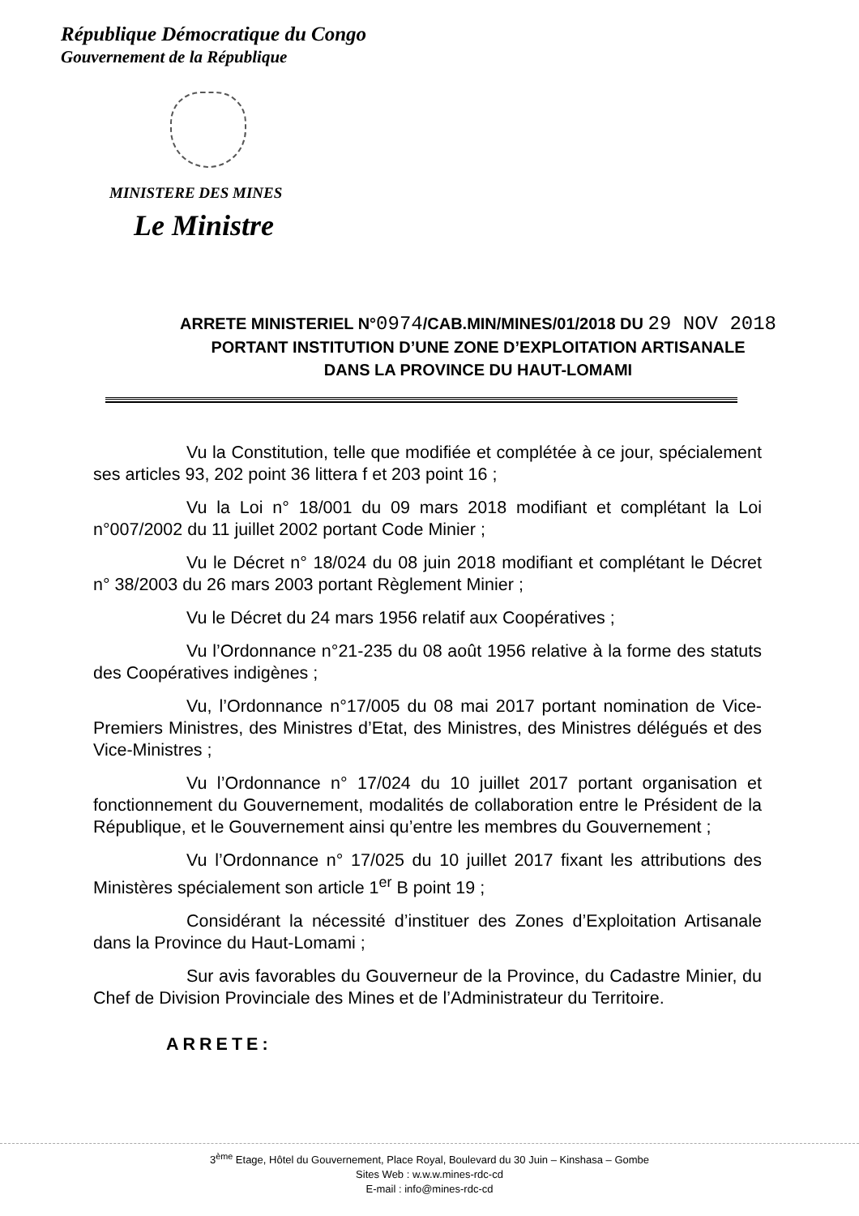République Démocratique du Congo
Gouvernement de la République
MINISTERE DES MINES
Le Ministre
ARRETE MINISTERIEL N°0974/CAB.MIN/MINES/01/2018 DU 29 NOV 2018
PORTANT INSTITUTION D’UNE ZONE D’EXPLOITATION ARTISANALE
DANS LA PROVINCE DU HAUT-LOMAMI
Vu la Constitution, telle que modifiée et complétée à ce jour, spécialement ses articles 93, 202 point 36 littera f et 203 point 16 ;
Vu la Loi n° 18/001 du 09 mars 2018 modifiant et complétant la Loi n°007/2002 du 11 juillet 2002 portant Code Minier ;
Vu le Décret n° 18/024 du 08 juin 2018 modifiant et complétant le Décret n° 38/2003 du 26 mars 2003 portant Règlement Minier ;
Vu le Décret du 24 mars 1956 relatif aux Coopératives ;
Vu l’Ordonnance n°21-235 du 08 août 1956 relative à la forme des statuts des Coopératives indigènes ;
Vu, l’Ordonnance n°17/005 du 08 mai 2017 portant nomination de Vice-Premiers Ministres, des Ministres d’Etat, des Ministres, des Ministres délégués et des Vice-Ministres ;
Vu l’Ordonnance n° 17/024 du 10 juillet 2017 portant organisation et fonctionnement du Gouvernement, modalités de collaboration entre le Président de la République, et le Gouvernement ainsi qu’entre les membres du Gouvernement ;
Vu l’Ordonnance n° 17/025 du 10 juillet 2017 fixant les attributions des Ministères spécialement son article 1<sup>er</sup> B point 19 ;
Considérant la nécessité d’instituer des Zones d’Exploitation Artisanale dans la Province du Haut-Lomami ;
Sur avis favorables du Gouverneur de la Province, du Cadastre Minier, du Chef de Division Provinciale des Mines et de l’Administrateur du Territoire.
ARRETE:
3<sup>ème</sup> Etage, Hôtel du Gouvernement, Place Royal, Boulevard du 30 Juin – Kinshasa – Gombe
Sites Web : w.w.w.mines-rdc-cd
E-mail : info@mines-rdc-cd